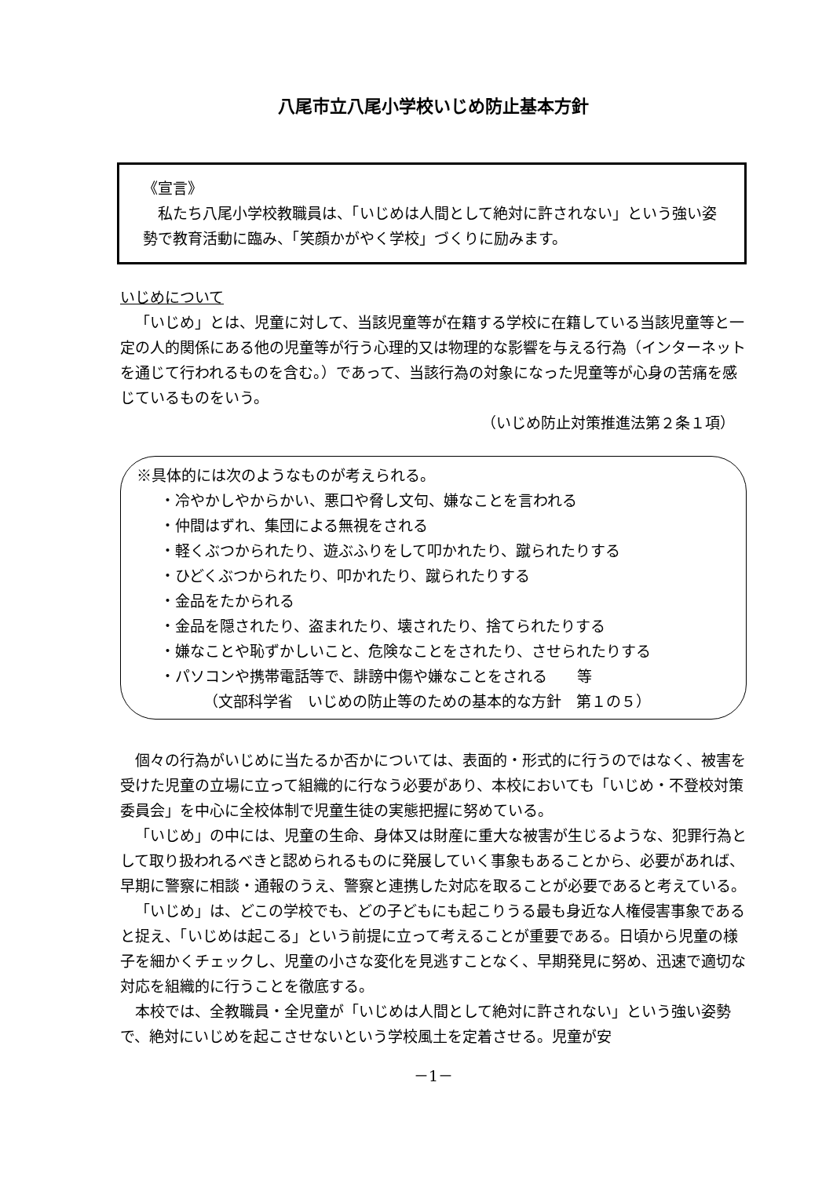八尾市立八尾小学校いじめ防止基本方針
《宣言》
私たち八尾小学校教職員は、「いじめは人間として絶対に許されない」という強い姿勢で教育活動に臨み、「笑顔かがやく学校」づくりに励みます。
いじめについて
「いじめ」とは、児童に対して、当該児童等が在籍する学校に在籍している当該児童等と一定の人的関係にある他の児童等が行う心理的又は物理的な影響を与える行為（インターネットを通じて行われるものを含む。）であって、当該行為の対象になった児童等が心身の苦痛を感じているものをいう。
（いじめ防止対策推進法第２条１項）
※具体的には次のようなものが考えられる。
・冷やかしやからかい、悪口や脅し文句、嫌なことを言われる
・仲間はずれ、集団による無視をされる
・軽くぶつかられたり、遊ぶふりをして叩かれたり、蹴られたりする
・ひどくぶつかられたり、叩かれたり、蹴られたりする
・金品をたかられる
・金品を隠されたり、盗まれたり、壊されたり、捨てられたりする
・嫌なことや恥ずかしいこと、危険なことをされたり、させられたりする
・パソコンや携帯電話等で、誹謗中傷や嫌なことをされる　　等
（文部科学省　いじめの防止等のための基本的な方針　第１の５）
個々の行為がいじめに当たるか否かについては、表面的・形式的に行うのではなく、被害を受けた児童の立場に立って組織的に行なう必要があり、本校においても「いじめ・不登校対策委員会」を中心に全校体制で児童生徒の実態把握に努めている。
「いじめ」の中には、児童の生命、身体又は財産に重大な被害が生じるような、犯罪行為として取り扱われるべきと認められるものに発展していく事象もあることから、必要があれば、早期に警察に相談・通報のうえ、警察と連携した対応を取ることが必要であると考えている。
「いじめ」は、どこの学校でも、どの子どもにも起こりうる最も身近な人権侵害事象であると捉え、「いじめは起こる」という前提に立って考えることが重要である。日頃から児童の様子を細かくチェックし、児童の小さな変化を見逃すことなく、早期発見に努め、迅速で適切な対応を組織的に行うことを徹底する。
本校では、全教職員・全児童が「いじめは人間として絶対に許されない」という強い姿勢で、絶対にいじめを起こさせないという学校風土を定着させる。児童が安
－1－